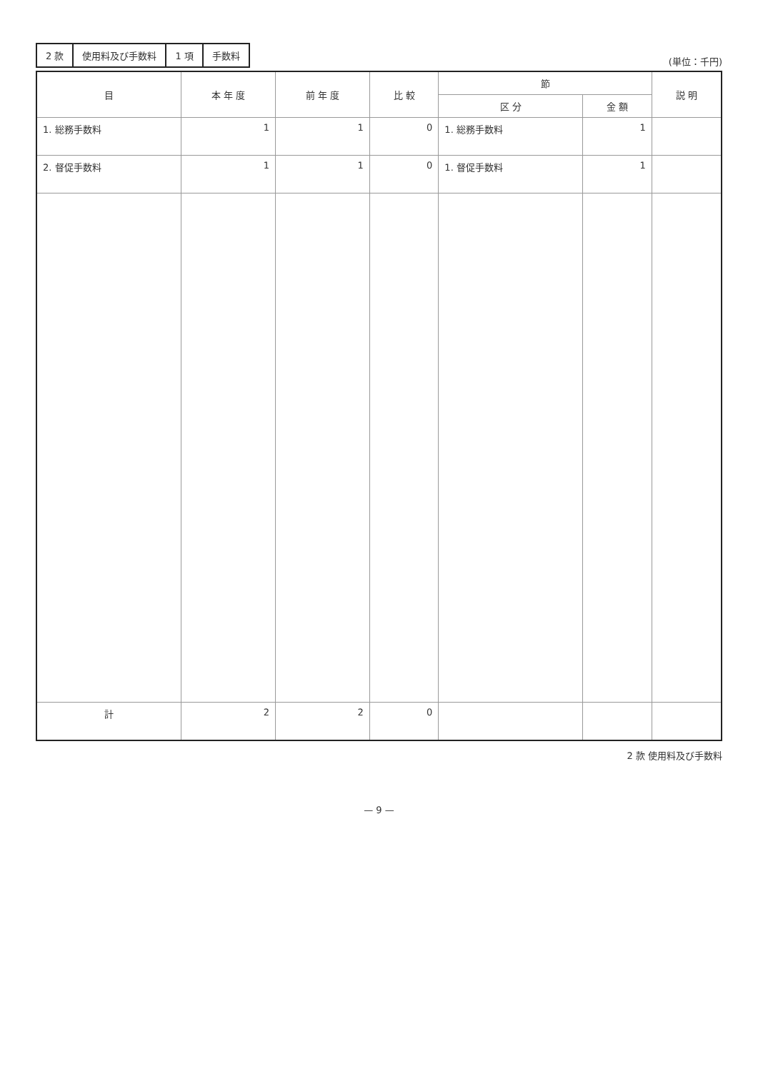| 2 款 | 使用料及び手数料 | 1 項 | 手数料 |
(単位：千円)
| 目 | 本 年 度 | 前 年 度 | 比 較 | 節 | | 説 明 |
| --- | --- | --- | --- | --- | --- | --- |
| | | | | 区 分 | 金 額 | |
| 1. 総務手数料 | 1 | 1 | 0 | 1. 総務手数料 | 1 | |
| 2. 督促手数料 | 1 | 1 | 0 | 1. 督促手数料 | 1 | |
| 計 | 2 | 2 | 0 | | | |
2 款 使用料及び手数料
— 9 —